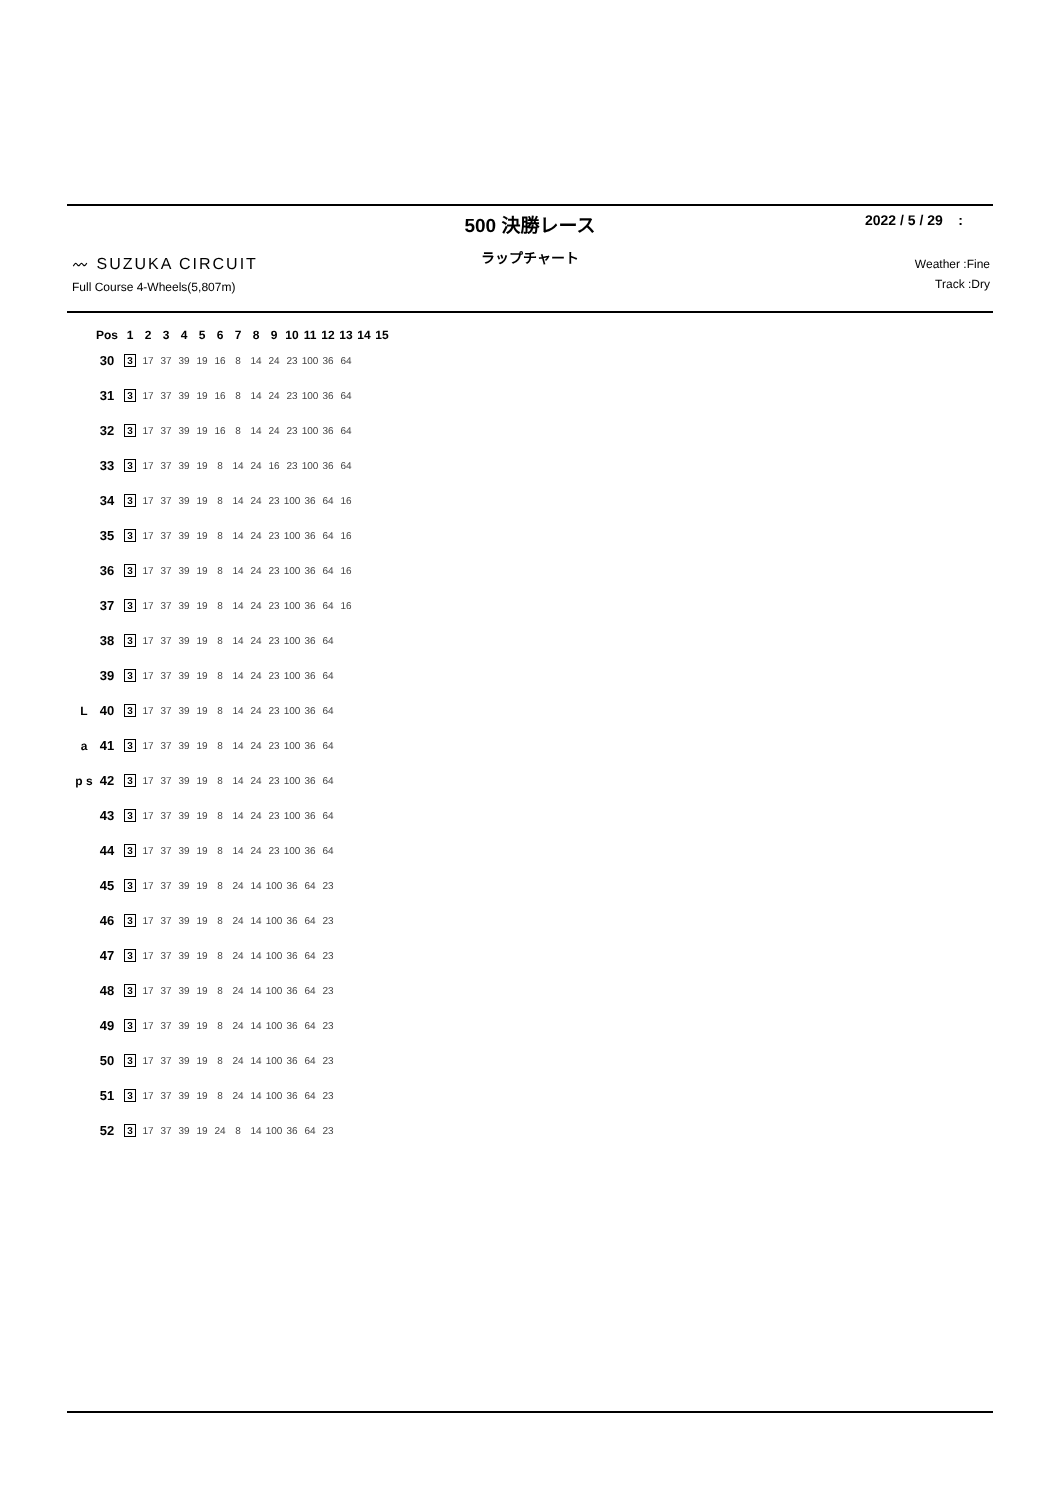500 決勝レース
2022 / 5 / 29 :
ラップチャート
〰 SUZUKA CIRCUIT
Full Course 4-Wheels(5,807m)
Weather :Fine
Track :Dry
| | Pos | 1 | 2 | 3 | 4 | 5 | 6 | 7 | 8 | 9 | 10 | 11 | 12 | 13 | 14 | 15 |
| --- | --- | --- | --- | --- | --- | --- | --- | --- | --- | --- | --- | --- | --- | --- | --- | --- |
| | 30 | 3 | 17 | 37 | 39 | 19 | 16 | 8 | 14 | 24 | 23 | 100 | 36 | 64 | | |
| | 31 | 3 | 17 | 37 | 39 | 19 | 16 | 8 | 14 | 24 | 23 | 100 | 36 | 64 | | |
| | 32 | 3 | 17 | 37 | 39 | 19 | 16 | 8 | 14 | 24 | 23 | 100 | 36 | 64 | | |
| | 33 | 3 | 17 | 37 | 39 | 19 | 8 | 14 | 24 | 16 | 23 | 100 | 36 | 64 | | |
| | 34 | 3 | 17 | 37 | 39 | 19 | 8 | 14 | 24 | 23 | 100 | 36 | 64 | 16 | | |
| | 35 | 3 | 17 | 37 | 39 | 19 | 8 | 14 | 24 | 23 | 100 | 36 | 64 | 16 | | |
| | 36 | 3 | 17 | 37 | 39 | 19 | 8 | 14 | 24 | 23 | 100 | 36 | 64 | 16 | | |
| | 37 | 3 | 17 | 37 | 39 | 19 | 8 | 14 | 24 | 23 | 100 | 36 | 64 | 16 | | |
| | 38 | 3 | 17 | 37 | 39 | 19 | 8 | 14 | 24 | 23 | 100 | 36 | 64 | | | |
| | 39 | 3 | 17 | 37 | 39 | 19 | 8 | 14 | 24 | 23 | 100 | 36 | 64 | | | |
| L | 40 | 3 | 17 | 37 | 39 | 19 | 8 | 14 | 24 | 23 | 100 | 36 | 64 | | | |
| a | 41 | 3 | 17 | 37 | 39 | 19 | 8 | 14 | 24 | 23 | 100 | 36 | 64 | | | |
| p s | 42 | 3 | 17 | 37 | 39 | 19 | 8 | 14 | 24 | 23 | 100 | 36 | 64 | | | |
| | 43 | 3 | 17 | 37 | 39 | 19 | 8 | 14 | 24 | 23 | 100 | 36 | 64 | | | |
| | 44 | 3 | 17 | 37 | 39 | 19 | 8 | 14 | 24 | 23 | 100 | 36 | 64 | | | |
| | 45 | 3 | 17 | 37 | 39 | 19 | 8 | 24 | 14 | 100 | 36 | 64 | 23 | | | |
| | 46 | 3 | 17 | 37 | 39 | 19 | 8 | 24 | 14 | 100 | 36 | 64 | 23 | | | |
| | 47 | 3 | 17 | 37 | 39 | 19 | 8 | 24 | 14 | 100 | 36 | 64 | 23 | | | |
| | 48 | 3 | 17 | 37 | 39 | 19 | 8 | 24 | 14 | 100 | 36 | 64 | 23 | | | |
| | 49 | 3 | 17 | 37 | 39 | 19 | 8 | 24 | 14 | 100 | 36 | 64 | 23 | | | |
| | 50 | 3 | 17 | 37 | 39 | 19 | 8 | 24 | 14 | 100 | 36 | 64 | 23 | | | |
| | 51 | 3 | 17 | 37 | 39 | 19 | 8 | 24 | 14 | 100 | 36 | 64 | 23 | | | |
| | 52 | 3 | 17 | 37 | 39 | 19 | 24 | 8 | 14 | 100 | 36 | 64 | 23 | | | |